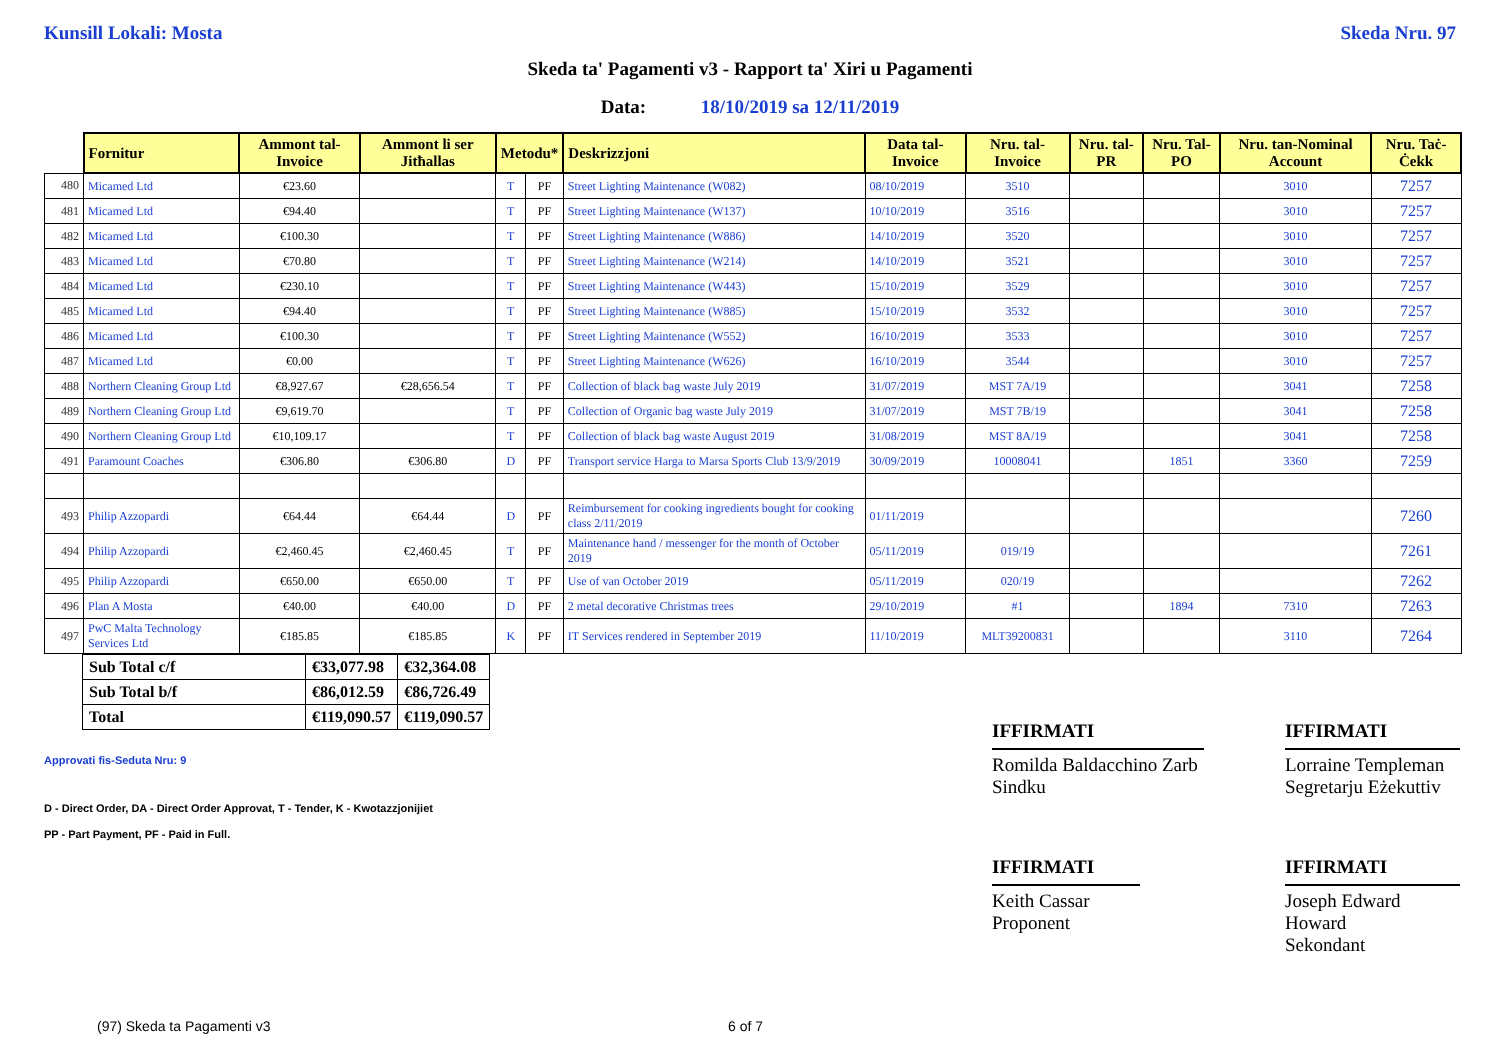Kunsill Lokali: Mosta Skeda Nru. 97
Skeda ta' Pagamenti v3 - Rapport ta' Xiri u Pagamenti
Data: 18/10/2019 sa 12/11/2019
| | Fornitur | Ammont tal-Invoice | Ammont li ser Jitħallas | Metodu* | | Deskrizzjoni | Data tal-Invoice | Nru. tal-Invoice | Nru. tal-PR | Nru. Tal-PO | Nru. tan-Nominal Account | Nru. Taċ-Ċekk |
| --- | --- | --- | --- | --- | --- | --- | --- | --- | --- | --- | --- | --- |
| 480 | Micamed Ltd | €23.60 | | T | PF | Street Lighting Maintenance (W082) | 08/10/2019 | 3510 | | | 3010 | 7257 |
| 481 | Micamed Ltd | €94.40 | | T | PF | Street Lighting Maintenance (W137) | 10/10/2019 | 3516 | | | 3010 | 7257 |
| 482 | Micamed Ltd | €100.30 | | T | PF | Street Lighting Maintenance (W886) | 14/10/2019 | 3520 | | | 3010 | 7257 |
| 483 | Micamed Ltd | €70.80 | | T | PF | Street Lighting Maintenance (W214) | 14/10/2019 | 3521 | | | 3010 | 7257 |
| 484 | Micamed Ltd | €230.10 | | T | PF | Street Lighting Maintenance (W443) | 15/10/2019 | 3529 | | | 3010 | 7257 |
| 485 | Micamed Ltd | €94.40 | | T | PF | Street Lighting Maintenance (W885) | 15/10/2019 | 3532 | | | 3010 | 7257 |
| 486 | Micamed Ltd | €100.30 | | T | PF | Street Lighting Maintenance (W552) | 16/10/2019 | 3533 | | | 3010 | 7257 |
| 487 | Micamed Ltd | €0.00 | | T | PF | Street Lighting Maintenance (W626) | 16/10/2019 | 3544 | | | 3010 | 7257 |
| 488 | Northern Cleaning Group Ltd | €8,927.67 | €28,656.54 | T | PF | Collection of black bag waste July 2019 | 31/07/2019 | MST 7A/19 | | | 3041 | 7258 |
| 489 | Northern Cleaning Group Ltd | €9,619.70 | | T | PF | Collection of Organic bag waste July 2019 | 31/07/2019 | MST 7B/19 | | | 3041 | 7258 |
| 490 | Northern Cleaning Group Ltd | €10,109.17 | | T | PF | Collection of black bag waste August 2019 | 31/08/2019 | MST 8A/19 | | | 3041 | 7258 |
| 491 | Paramount Coaches | €306.80 | €306.80 | D | PF | Transport service Harga to Marsa Sports Club 13/9/2019 | 30/09/2019 | 10008041 | | 1851 | 3360 | 7259 |
| 493 | Philip Azzopardi | €64.44 | €64.44 | D | PF | Reimbursement for cooking ingredients bought for cooking class 2/11/2019 | 01/11/2019 | | | | | 7260 |
| 494 | Philip Azzopardi | €2,460.45 | €2,460.45 | T | PF | Maintenance hand / messenger for the month of October 2019 | 05/11/2019 | 019/19 | | | | 7261 |
| 495 | Philip Azzopardi | €650.00 | €650.00 | T | PF | Use of van October 2019 | 05/11/2019 | 020/19 | | | | 7262 |
| 496 | Plan A Mosta | €40.00 | €40.00 | D | PF | 2 metal decorative Christmas trees | 29/10/2019 | #1 | | 1894 | 7310 | 7263 |
| 497 | PwC Malta Technology Services Ltd | €185.85 | €185.85 | K | PF | IT Services rendered in September 2019 | 11/10/2019 | MLT39200831 | | | 3110 | 7264 |
| Sub Total c/f | €33,077.98 | €32,364.08 |
| Sub Total b/f | €86,012.59 | €86,726.49 |
| Total | €119,090.57 | €119,090.57 |
Approvati fis-Seduta Nru: 9
D - Direct Order, DA - Direct Order Approvat, T - Tender, K - Kwotazzjonijiet
PP - Part Payment, PF - Paid in Full.
IFFIRMATI
Romilda Baldacchino Zarb
Sindku
IFFIRMATI
Lorraine Templeman
Segretarju Eżekuttiv
IFFIRMATI
Keith Cassar
Proponent
IFFIRMATI
Joseph Edward Howard
Sekondant
(97) Skeda ta Pagamenti v3 6 of 7